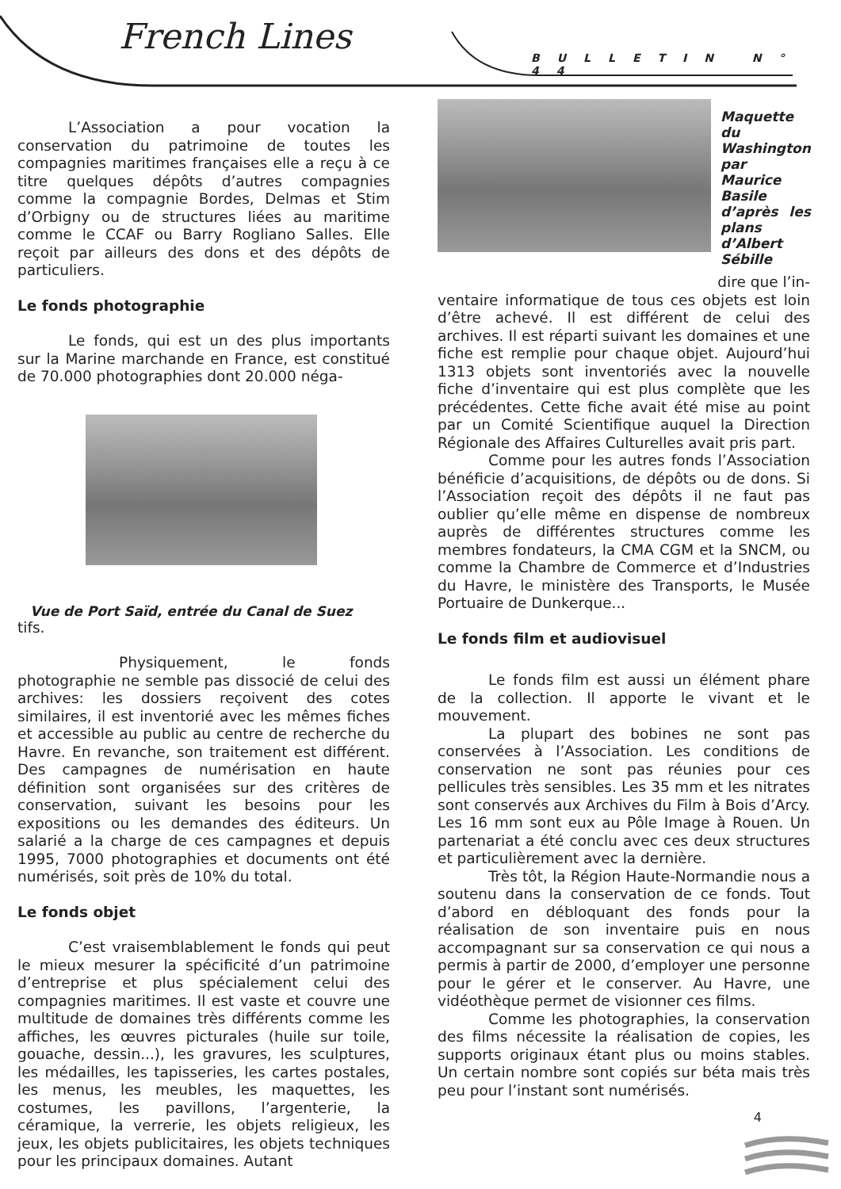French Lines
BULLETIN N° 44
L’Association a pour vocation la conservation du patrimoine de toutes les compagnies maritimes françaises elle a reçu à ce titre quelques dépôts d’autres compagnies comme la compagnie Bordes, Delmas et Stim d’Orbigny ou de structures liées au maritime comme le CCAF ou Barry Rogliano Salles. Elle reçoit par ailleurs des dons et des dépôts de particuliers.
Le fonds photographie
Le fonds, qui est un des plus importants sur la Marine marchande en France, est constitué de 70.000 photographies dont 20.000 néga-
Vue de Port Saïd, entrée du Canal de Suez
tifs.
Physiquement, le fonds photographie ne semble pas dissocié de celui des archives: les dossiers reçoivent des cotes similaires, il est inventorié avec les mêmes fiches et accessible au public au centre de recherche du Havre. En revanche, son traitement est différent. Des campagnes de numérisation en haute définition sont organisées sur des critères de conservation, suivant les besoins pour les expositions ou les demandes des éditeurs. Un salarié a la charge de ces campagnes et depuis 1995, 7000 photographies et documents ont été numérisés, soit près de 10% du total.
Le fonds objet
C’est vraisemblablement le fonds qui peut le mieux mesurer la spécificité d’un patrimoine d’entreprise et plus spécialement celui des compagnies maritimes. Il est vaste et couvre une multitude de domaines très différents comme les affiches, les œuvres picturales (huile sur toile, gouache, dessin...), les gravures, les sculptures, les médailles, les tapisseries, les cartes postales, les menus, les meubles, les maquettes, les costumes, les pavillons, l’argenterie, la céramique, la verrerie, les objets religieux, les jeux, les objets publicitaires, les objets techniques pour les principaux domaines. Autant
Maquette du Washington par Maurice Basile d’après les plans d’Albert Sébille
dire que l’in-
ventaire informatique de tous ces objets est loin d’être achevé. Il est différent de celui des archives. Il est réparti suivant les domaines et une fiche est remplie pour chaque objet. Aujourd’hui 1313 objets sont inventoriés avec la nouvelle fiche d’inventaire qui est plus complète que les précédentes. Cette fiche avait été mise au point par un Comité Scientifique auquel la Direction Régionale des Affaires Culturelles avait pris part.
Comme pour les autres fonds l’Association bénéficie d’acquisitions, de dépôts ou de dons. Si l’Association reçoit des dépôts il ne faut pas oublier qu’elle même en dispense de nombreux auprès de différentes structures comme les membres fondateurs, la CMA CGM et la SNCM, ou comme la Chambre de Commerce et d’Industries du Havre, le ministère des Transports, le Musée Portuaire de Dunkerque...
Le fonds film et audiovisuel
Le fonds film est aussi un élément phare de la collection. Il apporte le vivant et le mouvement.
La plupart des bobines ne sont pas conservées à l’Association. Les conditions de conservation ne sont pas réunies pour ces pellicules très sensibles. Les 35 mm et les nitrates sont conservés aux Archives du Film à Bois d’Arcy. Les 16 mm sont eux au Pôle Image à Rouen. Un partenariat a été conclu avec ces deux structures et particulièrement avec la dernière.
Très tôt, la Région Haute-Normandie nous a soutenu dans la conservation de ce fonds. Tout d’abord en débloquant des fonds pour la réalisation de son inventaire puis en nous accompagnant sur sa conservation ce qui nous a permis à partir de 2000, d’employer une personne pour le gérer et le conserver. Au Havre, une vidéothèque permet de visionner ces films.
Comme les photographies, la conservation des films nécessite la réalisation de copies, les supports originaux étant plus ou moins stables. Un certain nombre sont copiés sur béta mais très peu pour l’instant sont numérisés.
4